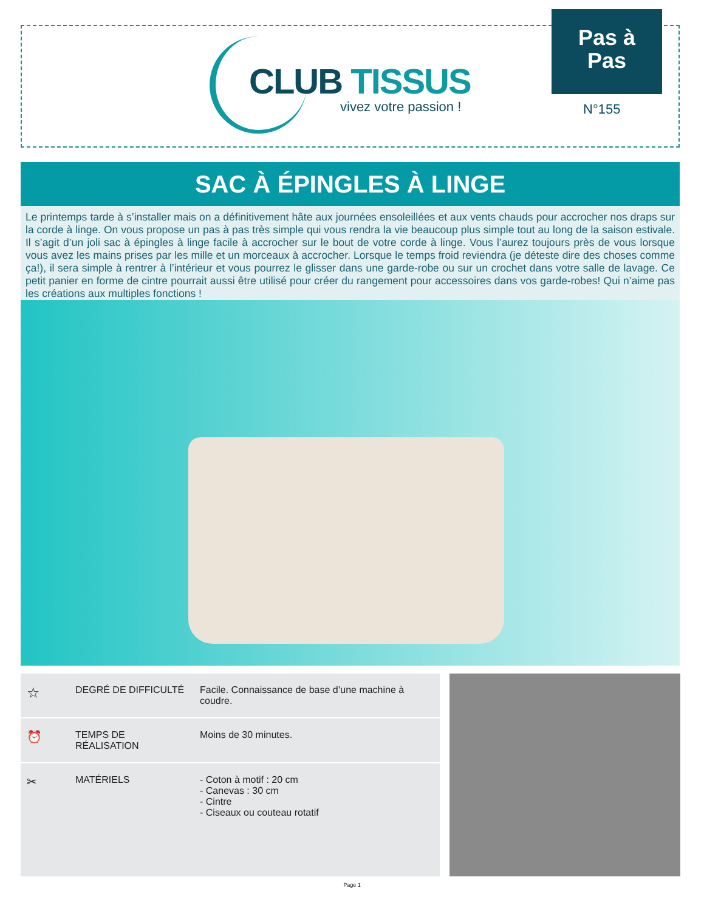CLUB TISSUS
vivez votre passion !
Pas à
Pas
N°155
SAC À ÉPINGLES À LINGE
Le printemps tarde à s’installer mais on a définitivement hâte aux journées ensoleillées et aux vents chauds pour accrocher nos draps sur la corde à linge. On vous propose un pas à pas très simple qui vous rendra la vie beaucoup plus simple tout au long de la saison estivale. Il s’agit d’un joli sac à épingles à linge facile à accrocher sur le bout de votre corde à linge. Vous l’aurez toujours près de vous lorsque vous avez les mains prises par les mille et un morceaux à accrocher. Lorsque le temps froid reviendra (je déteste dire des choses comme ça!), il sera simple à rentrer à l’intérieur et vous pourrez le glisser dans une garde-robe ou sur un crochet dans votre salle de lavage. Ce petit panier en forme de cintre pourrait aussi être utilisé pour créer du rangement pour accessoires dans vos garde-robes! Qui n’aime pas les créations aux multiples fonctions !
| ☆ | DEGRÉ DE DIFFICULTÉ | Facile. Connaissance de base d’une machine à coudre. |
| ⏰ | TEMPS DE RÉALISATION | Moins de 30 minutes. |
| ✂ | MATÉRIELS | - Coton à motif : 20 cm - Canevas : 30 cm - Cintre - Ciseaux ou couteau rotatif |
Page 1